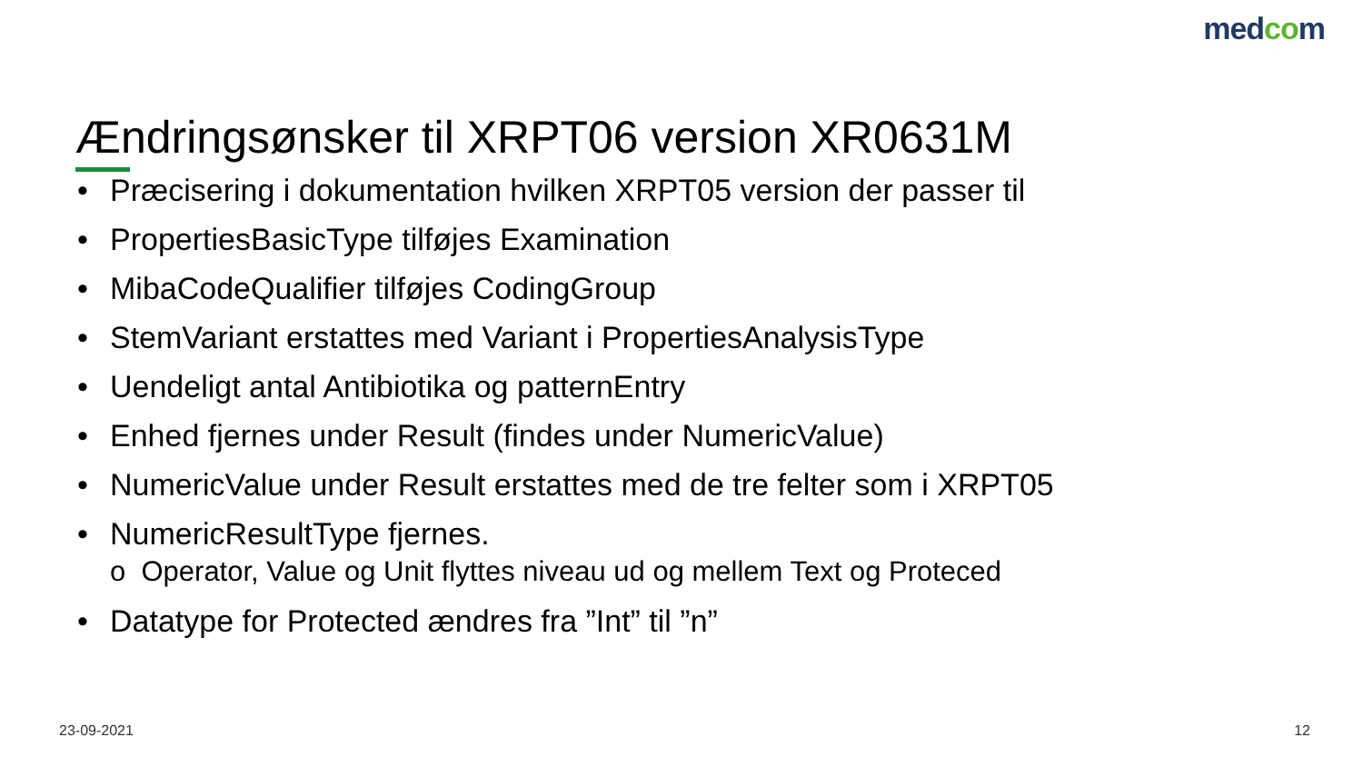medcom
Ændringsønsker til XRPT06 version XR0631M
• Præcisering i dokumentation hvilken XRPT05 version der passer til
• PropertiesBasicType tilføjes Examination
• MibaCodeQualifier tilføjes CodingGroup
• StemVariant erstattes med Variant i PropertiesAnalysisType
• Uendeligt antal Antibiotika og patternEntry
• Enhed fjernes under Result (findes under NumericValue)
• NumericValue under Result erstattes med de tre felter som i XRPT05
• NumericResultType fjernes.
o Operator, Value og Unit flyttes niveau ud og mellem Text og Proteced
• Datatype for Protected ændres fra ”Int” til ”n”
23-09-2021 12